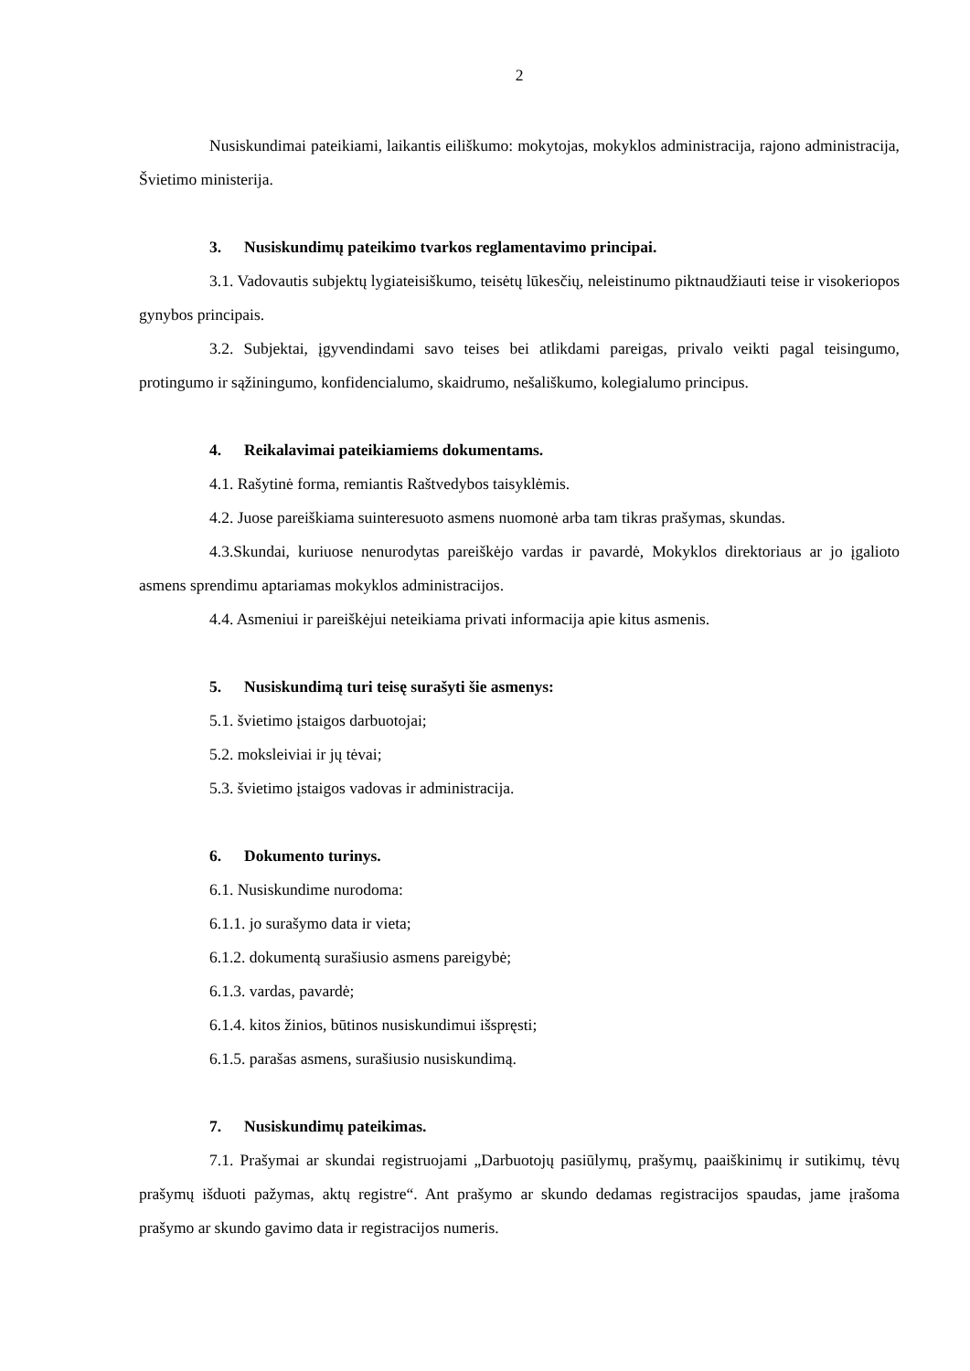2
Nusiskundimai pateikiami, laikantis eiliškumo: mokytojas, mokyklos administracija, rajono administracija, Švietimo ministerija.
3. Nusiskundimų pateikimo tvarkos reglamentavimo principai.
3.1. Vadovautis subjektų lygiateisiškumo, teisėtų lūkesčių, neleistinumo piktnaudžiauti teise ir visokeriopos gynybos principais.
3.2. Subjektai, įgyvendindami savo teises bei atlikdami pareigas, privalo veikti pagal teisingumo, protingumo ir sąžiningumo, konfidencialumo, skaidrumo, nešališkumo, kolegialumo principus.
4. Reikalavimai pateikiamiems dokumentams.
4.1. Rašytinė forma, remiantis Raštvedybos taisyklėmis.
4.2. Juose pareiškiama suinteresuoto asmens nuomonė arba tam tikras prašymas, skundas.
4.3.Skundai, kuriuose nenurodytas pareiškėjo vardas ir pavardė, Mokyklos direktoriaus ar jo įgalioto asmens sprendimu aptariamas mokyklos administracijos.
4.4. Asmeniui ir pareiškėjui neteikiama privati informacija apie kitus asmenis.
5. Nusiskundimą turi teisę surašyti šie asmenys:
5.1. švietimo įstaigos darbuotojai;
5.2. moksleiviai ir jų tėvai;
5.3. švietimo įstaigos vadovas ir administracija.
6. Dokumento turinys.
6.1. Nusiskundime nurodoma:
6.1.1. jo surašymo data ir vieta;
6.1.2. dokumentą surašiusio asmens pareigybė;
6.1.3. vardas, pavardė;
6.1.4. kitos žinios, būtinos nusiskundimui išspręsti;
6.1.5. parašas asmens, surašiusio nusiskundimą.
7. Nusiskundimų pateikimas.
7.1. Prašymai ar skundai registruojami „Darbuotojų pasiūlymų, prašymų, paaiškinimų ir sutikimų, tėvų prašymų išduoti pažymas, aktų registre“. Ant prašymo ar skundo dedamas registracijos spaudas, jame įrašoma prašymo ar skundo gavimo data ir registracijos numeris.